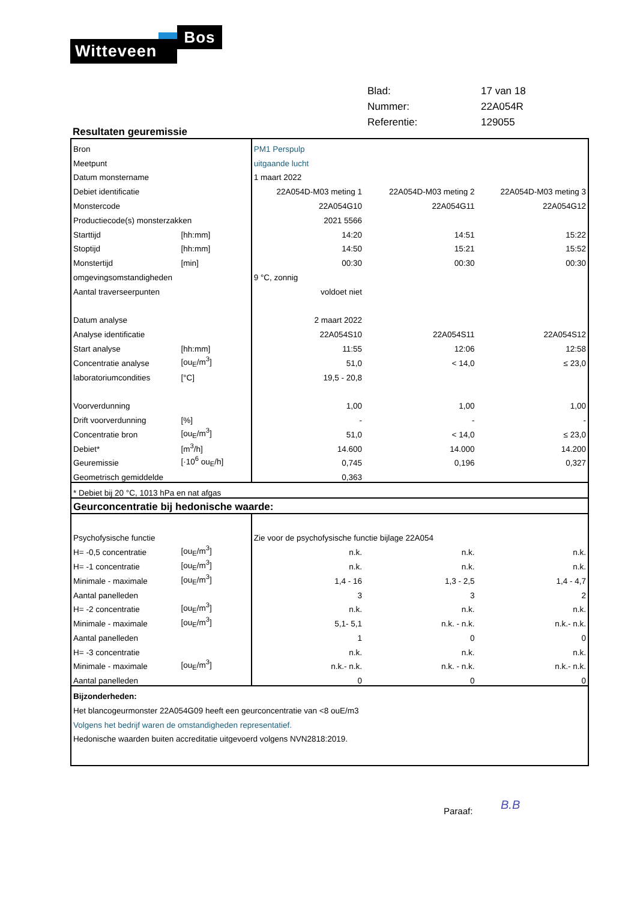Witteveen
Bos
| Blad: | 17 van 18 |
| Nummer: | 22A054R |
| Referentie: | 129055 |
Resultaten geuremissie
| Bron | | PM1 Perspulp | | |
| Meetpunt | | uitgaande lucht | | |
| Datum monstername | | 1 maart 2022 | | |
| Debiet identificatie | | 22A054D-M03 meting 1 | 22A054D-M03 meting 2 | 22A054D-M03 meting 3 |
| Monstercode | | 22A054G10 | 22A054G11 | 22A054G12 |
| Productiecode(s) monsterzakken | | 2021 5566 | | |
| Starttijd | [hh:mm] | 14:20 | 14:51 | 15:22 |
| Stoptijd | [hh:mm] | 14:50 | 15:21 | 15:52 |
| Monstertijd | [min] | 00:30 | 00:30 | 00:30 |
| omgevingsomstandigheden | | 9 °C, zonnig | | |
| Aantal traverseerpunten | | voldoet niet | | |
| Datum analyse | | 2 maart 2022 | | |
| Analyse identificatie | | 22A054S10 | 22A054S11 | 22A054S12 |
| Start analyse | [hh:mm] | 11:55 | 12:06 | 12:58 |
| Concentratie analyse | [ou<sub>E</sub>/m<sup>3</sup>] | 51,0 | < 14,0 | ≤ 23,0 |
| laboratoriumcondities | [°C] | 19,5 - 20,8 | | |
| Voorverdunning | | 1,00 | 1,00 | 1,00 |
| Drift voorverdunning | [%] | - | - | - |
| Concentratie bron | [ou<sub>E</sub>/m<sup>3</sup>] | 51,0 | < 14,0 | ≤ 23,0 |
| Debiet* | [m<sup>3</sup>/h] | 14.600 | 14.000 | 14.200 |
| Geuremissie | [·10<sup>6</sup> ou<sub>E</sub>/h] | 0,745 | 0,196 | 0,327 |
| Geometrisch gemiddelde | | 0,363 | | |
| * Debiet bij 20 °C, 1013 hPa en nat afgas | | | | |
| Geurconcentratie bij hedonische waarde: | | | | |
| Psychofysische functie | | Zie voor de psychofysische functie bijlage 22A054 | | |
| H= -0,5 concentratie | [ou<sub>E</sub>/m<sup>3</sup>] | n.k. | n.k. | n.k. |
| H= -1 concentratie | [ou<sub>E</sub>/m<sup>3</sup>] | n.k. | n.k. | n.k. |
| Minimale - maximale | [ou<sub>E</sub>/m<sup>3</sup>] | 1,4 - 16 | 1,3 - 2,5 | 1,4 - 4,7 |
| Aantal panelleden | | 3 | 3 | 2 |
| H= -2 concentratie | [ou<sub>E</sub>/m<sup>3</sup>] | n.k. | n.k. | n.k. |
| Minimale - maximale | [ou<sub>E</sub>/m<sup>3</sup>] | 5,1- 5,1 | n.k. - n.k. | n.k.- n.k. |
| Aantal panelleden | | 1 | 0 | 0 |
| H= -3 concentratie | | n.k. | n.k. | n.k. |
| Minimale - maximale | [ou<sub>E</sub>/m<sup>3</sup>] | n.k.- n.k. | n.k. - n.k. | n.k.- n.k. |
| Aantal panelleden | | 0 | 0 | 0 |
| Bijzonderheden: | | | | |
| Het blancogeurmonster 22A054G09 heeft een geurconcentratie van <8 ouE/m3 | | | | |
| Volgens het bedrijf waren de omstandigheden representatief. | | | | |
| Hedonische waarden buiten accreditatie uitgevoerd volgens NVN2818:2019. | | | | |
Paraaf: B.B